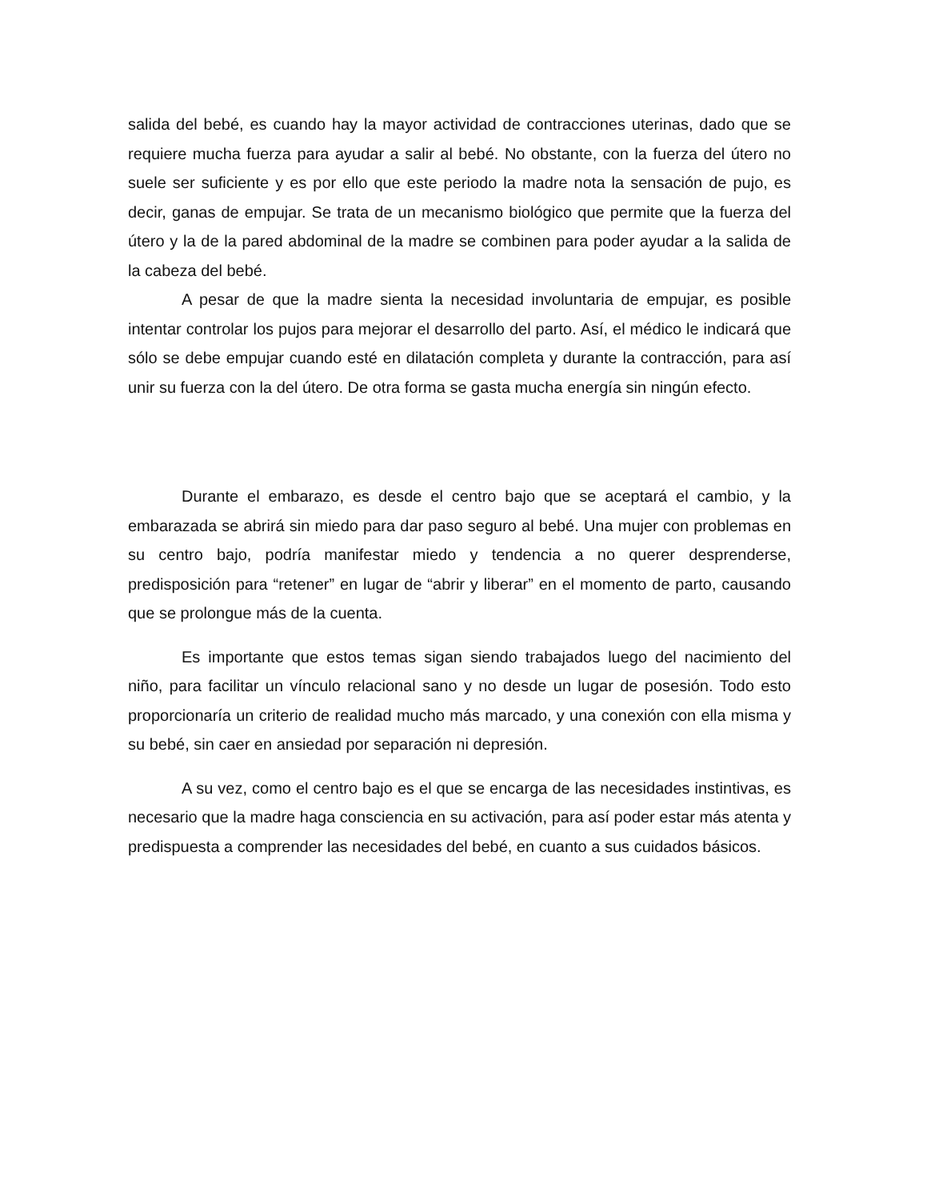salida del bebé, es cuando hay la mayor actividad de contracciones uterinas, dado que se requiere mucha fuerza para ayudar a salir al bebé. No obstante, con la fuerza del útero no suele ser suficiente y es por ello que este periodo la madre nota la sensación de pujo, es decir, ganas de empujar. Se trata de un mecanismo biológico que permite que la fuerza del útero y la de la pared abdominal de la madre se combinen para poder ayudar a la salida de la cabeza del bebé.
A pesar de que la madre sienta la necesidad involuntaria de empujar, es posible intentar controlar los pujos para mejorar el desarrollo del parto. Así, el médico le indicará que sólo se debe empujar cuando esté en dilatación completa y durante la contracción, para así unir su fuerza con la del útero. De otra forma se gasta mucha energía sin ningún efecto.
Durante el embarazo, es desde el centro bajo que se aceptará el cambio, y la embarazada se abrirá sin miedo para dar paso seguro al bebé. Una mujer con problemas en su centro bajo, podría manifestar miedo y tendencia a no querer desprenderse, predisposición para “retener” en lugar de “abrir y liberar” en el momento de parto, causando que se prolongue más de la cuenta.
Es importante que estos temas sigan siendo trabajados luego del nacimiento del niño, para facilitar un vínculo relacional sano y no desde un lugar de posesión. Todo esto proporcionaría un criterio de realidad mucho más marcado, y una conexión con ella misma y su bebé, sin caer en ansiedad por separación ni depresión.
A su vez, como el centro bajo es el que se encarga de las necesidades instintivas, es necesario que la madre haga consciencia en su activación, para así poder estar más atenta y predispuesta a comprender las necesidades del bebé, en cuanto a sus cuidados básicos.